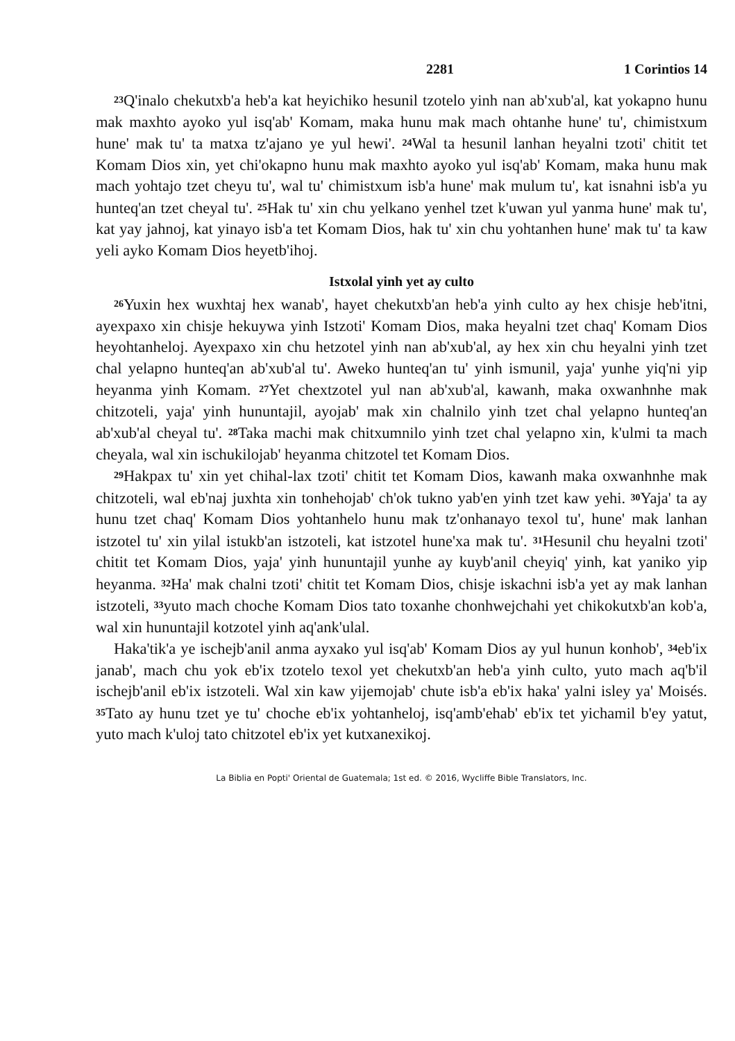2281 1 Corintios 14
<sup>23</sup> Q'inalo chekutxb'a heb'a kat heyichiko hesunil tzotelo yinh nan ab'xub'al, kat yokapno hunu mak maxhto ayoko yul isq'ab' Komam, maka hunu mak mach ohtanhe hune' tu', chimistxum hune' mak tu' ta matxa tz'ajano ye yul hewi'. <sup>24</sup>Wal ta hesunil lanhan heyalni tzoti' chitit tet Komam Dios xin, yet chi'okapno hunu mak maxhto ayoko yul isq'ab' Komam, maka hunu mak mach yohtajo tzet cheyu tu', wal tu' chimistxum isb'a hune' mak mulum tu', kat isnahni isb'a yu hunteq'an tzet cheyal tu'. <sup>25</sup>Hak tu' xin chu yelkano yenhel tzet k'uwan yul yanma hune' mak tu', kat yay jahnoj, kat yinayo isb'a tet Komam Dios, hak tu' xin chu yohtanhen hune' mak tu' ta kaw yeli ayko Komam Dios heyetb'ihoj.
Istxolal yinh yet ay culto
<sup>26</sup> Yuxin hex wuxhtaj hex wanab', hayet chekutxb'an heb'a yinh culto ay hex chisje heb'itni, ayexpaxo xin chisje hekuywa yinh Istzoti' Komam Dios, maka heyalni tzet chaq' Komam Dios heyohtanheloj. Ayexpaxo xin chu hetzotel yinh nan ab'xub'al, ay hex xin chu heyalni yinh tzet chal yelapno hunteq'an ab'xub'al tu'. Aweko hunteq'an tu' yinh ismunil, yaja' yunhe yiq'ni yip heyanma yinh Komam. <sup>27</sup>Yet chextzotel yul nan ab'xub'al, kawanh, maka oxwanhnhe mak chitzoteli, yaja' yinh hununtajil, ayojab' mak xin chalnilo yinh tzet chal yelapno hunteq'an ab'xub'al cheyal tu'. <sup>28</sup>Taka machi mak chitxumnilo yinh tzet chal yelapno xin, k'ulmi ta mach cheyala, wal xin ischukilojab' heyanma chitzotel tet Komam Dios.
<sup>29</sup> Hakpax tu' xin yet chihal-lax tzoti' chitit tet Komam Dios, kawanh maka oxwanhnhe mak chitzoteli, wal eb'naj juxhta xin tonhehojab' ch'ok tukno yab'en yinh tzet kaw yehi. <sup>30</sup>Yaja' ta ay hunu tzet chaq' Komam Dios yohtanhelo hunu mak tz'onhanayo texol tu', hune' mak lanhan istzotel tu' xin yilal istukb'an istzoteli, kat istzotel hune'xa mak tu'. <sup>31</sup>Hesunil chu heyalni tzoti' chitit tet Komam Dios, yaja' yinh hununtajil yunhe ay kuyb'anil cheyiq' yinh, kat yaniko yip heyanma. <sup>32</sup>Ha' mak chalni tzoti' chitit tet Komam Dios, chisje iskachni isb'a yet ay mak lanhan istzoteli, <sup>33</sup>yuto mach choche Komam Dios tato toxanhe chonhwejchahi yet chikokutxb'an kob'a, wal xin hununtajil kotzotel yinh aq'ank'ulal.
Haka'tik'a ye ischejb'anil anma ayxako yul isq'ab' Komam Dios ay yul hunun konhob', <sup>34</sup>eb'ix janab', mach chu yok eb'ix tzotelo texol yet chekutxb'an heb'a yinh culto, yuto mach aq'b'il ischejb'anil eb'ix istzoteli. Wal xin kaw yijemojab' chute isb'a eb'ix haka' yalni isley ya' Moisés. <sup>35</sup>Tato ay hunu tzet ye tu' choche eb'ix yohtanheloj, isq'amb'ehab' eb'ix tet yichamil b'ey yatut, yuto mach k'uloj tato chitzotel eb'ix yet kutxanexikoj.
La Biblia en Popti' Oriental de Guatemala; 1st ed. © 2016, Wycliffe Bible Translators, Inc.